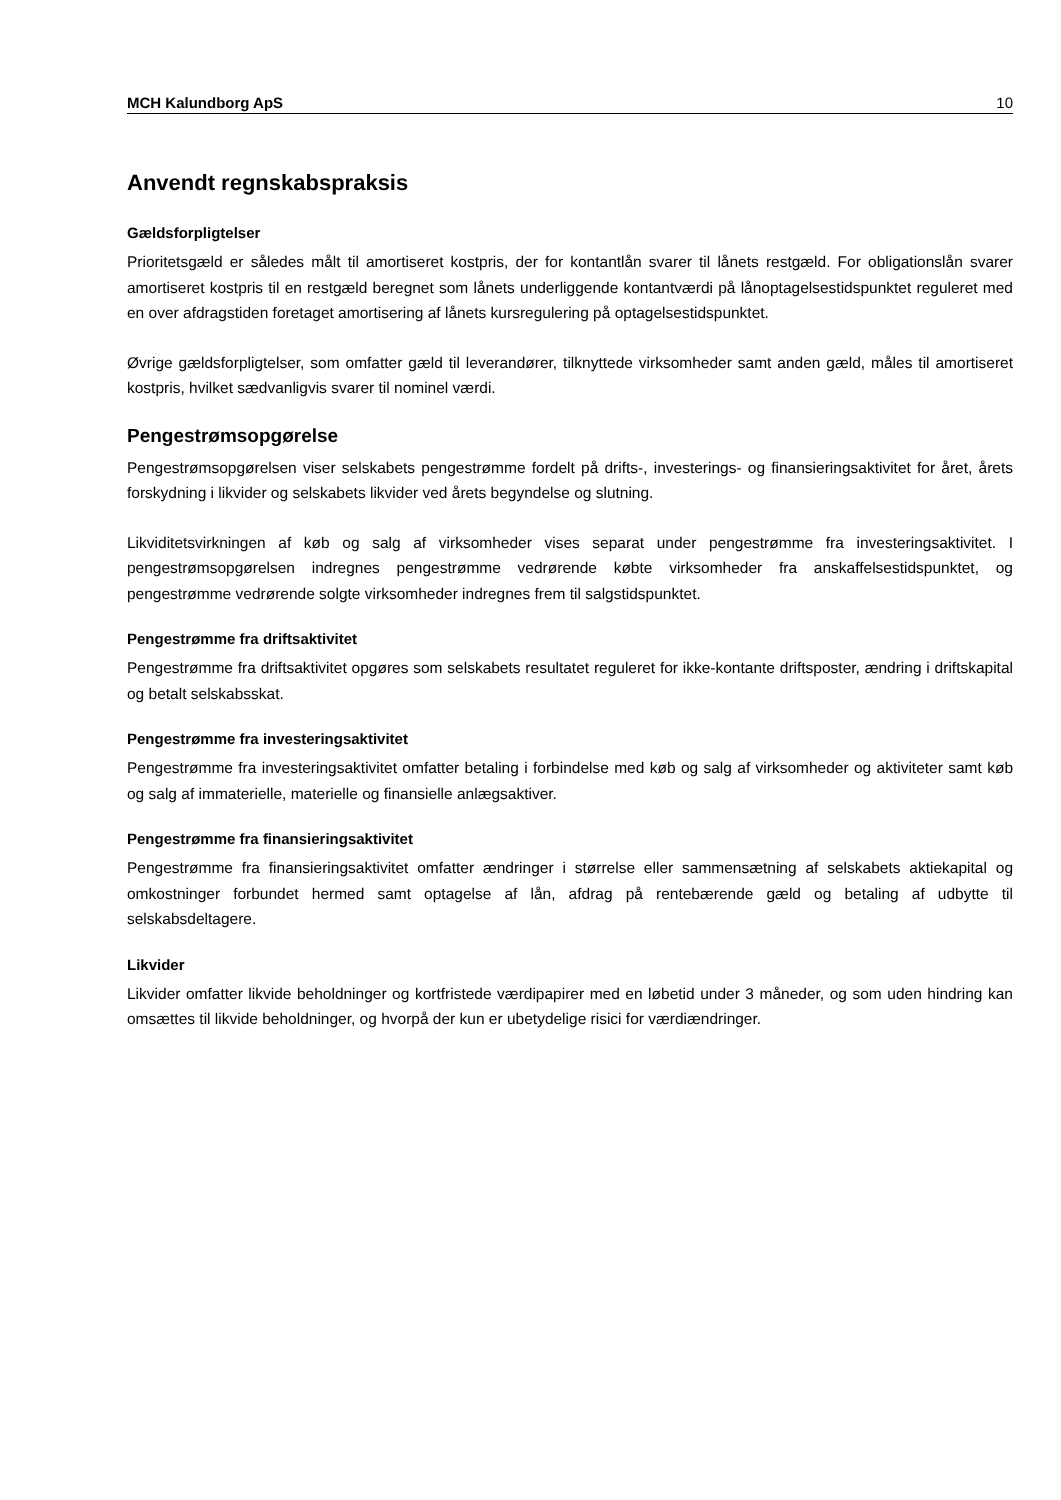MCH Kalundborg ApS 10
Anvendt regnskabspraksis
Gældsforpligtelser
Prioritetsgæld er således målt til amortiseret kostpris, der for kontantlån svarer til lånets restgæld. For obligationslån svarer amortiseret kostpris til en restgæld beregnet som lånets underliggende kontantværdi på lånoptagelsestidspunktet reguleret med en over afdragstiden foretaget amortisering af lånets kursregulering på optagelsestidspunktet.
Øvrige gældsforpligtelser, som omfatter gæld til leverandører, tilknyttede virksomheder samt anden gæld, måles til amortiseret kostpris, hvilket sædvanligvis svarer til nominel værdi.
Pengestrømsopgørelse
Pengestrømsopgørelsen viser selskabets pengestrømme fordelt på drifts-, investerings- og finansieringsaktivitet for året, årets forskydning i likvider og selskabets likvider ved årets begyndelse og slutning.
Likviditetsvirkningen af køb og salg af virksomheder vises separat under pengestrømme fra investeringsaktivitet. I pengestrømsopgørelsen indregnes pengestrømme vedrørende købte virksomheder fra anskaffelsestidspunktet, og pengestrømme vedrørende solgte virksomheder indregnes frem til salgstidspunktet.
Pengestrømme fra driftsaktivitet
Pengestrømme fra driftsaktivitet opgøres som selskabets resultatet reguleret for ikke-kontante driftsposter, ændring i driftskapital og betalt selskabsskat.
Pengestrømme fra investeringsaktivitet
Pengestrømme fra investeringsaktivitet omfatter betaling i forbindelse med køb og salg af virksomheder og aktiviteter samt køb og salg af immaterielle, materielle og finansielle anlægsaktiver.
Pengestrømme fra finansieringsaktivitet
Pengestrømme fra finansieringsaktivitet omfatter ændringer i størrelse eller sammensætning af selskabets aktiekapital og omkostninger forbundet hermed samt optagelse af lån, afdrag på rentebærende gæld og betaling af udbytte til selskabsdeltagere.
Likvider
Likvider omfatter likvide beholdninger og kortfristede værdipapirer med en løbetid under 3 måneder, og som uden hindring kan omsættes til likvide beholdninger, og hvorpå der kun er ubetydelige risici for værdiændringer.